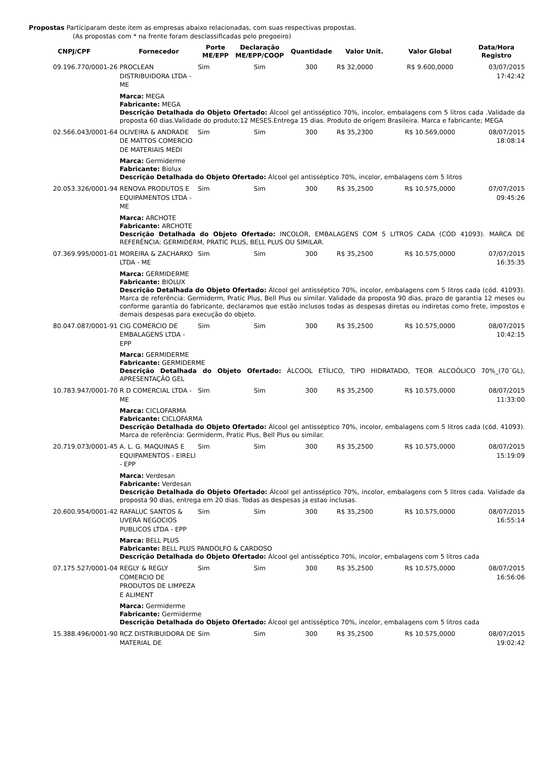Propostas Participaram deste item as empresas abaixo relacionadas, com suas respectivas propostas.
(As propostas com * na frente foram desclassificadas pelo pregoeiro)
| CNPJ/CPF | Fornecedor | Porte ME/EPP | Declaração ME/EPP/COOP | Quantidade | Valor Unit. | Valor Global | Data/Hora Registro |
| --- | --- | --- | --- | --- | --- | --- | --- |
| 09.196.770/0001-26 | PROCLEAN DISTRIBUIDORA LTDA - ME | Sim | Sim | 300 | R$ 32,0000 | R$ 9.600,0000 | 03/07/2015 17:42:42 |
| | Marca: MEGA Fabricante: MEGA Descrição Detalhada do Objeto Ofertado: Álcool gel antisséptico 70%, incolor, embalagens com 5 litros cada .Validade da proposta 60 dias.Validade do produto;12 MESES.Entrega 15 dias. Produto de origem Brasileira. Marca e fabricante; MEGA | | | | | | |
| 02.566.043/0001-64 | OLIVEIRA & ANDRADE DE MATTOS COMERCIO DE MATERIAIS MEDI | Sim | Sim | 300 | R$ 35,2300 | R$ 10.569,0000 | 08/07/2015 18:08:14 |
| | Marca: Germiderme Fabricante: Biolux Descrição Detalhada do Objeto Ofertado: Álcool gel antisséptico 70%, incolor, embalagens com 5 litros | | | | | | |
| 20.053.326/0001-94 | RENOVA PRODUTOS E EQUIPAMENTOS LTDA - ME | Sim | Sim | 300 | R$ 35,2500 | R$ 10.575,0000 | 07/07/2015 09:45:26 |
| | Marca: ARCHOTE Fabricante: ARCHOTE Descrição Detalhada do Objeto Ofertado: INCOLOR, EMBALAGENS COM 5 LITROS CADA (CÓD 41093). MARCA DE REFERÊNCIA: GERMIDERM, PRATIC PLUS, BELL PLUS OU SIMILAR. | | | | | | |
| 07.369.995/0001-01 | MOREIRA & ZACHARKO LTDA - ME | Sim | Sim | 300 | R$ 35,2500 | R$ 10.575,0000 | 07/07/2015 16:35:35 |
| | Marca: GERMIDERME Fabricante: BIOLUX Descrição Detalhada do Objeto Ofertado: Álcool gel antisséptico 70%, incolor, embalagens com 5 litros cada (cód. 41093). Marca de referência: Germiderm, Pratic Plus, Bell Plus ou similar. Validade da proposta 90 dias, prazo de garantia 12 meses ou conforme garantia do fabricante, declaramos que estão inclusos todas as despesas diretas ou indiretas como frete, impostos e demais despesas para execução do objeto. | | | | | | |
| 80.047.087/0001-91 | CIG COMERCIO DE EMBALAGENS LTDA - EPP | Sim | Sim | 300 | R$ 35,2500 | R$ 10.575,0000 | 08/07/2015 10:42:15 |
| | Marca: GERMIDERME Fabricante: GERMIDERME Descrição Detalhada do Objeto Ofertado: ÁLCOOL ETÍLICO, TIPO HIDRATADO, TEOR ALCOÓLICO 70%_(70¨GL), APRESENTAÇÃO GEL | | | | | | |
| 10.783.947/0001-70 | R D COMERCIAL LTDA - ME | Sim | Sim | 300 | R$ 35,2500 | R$ 10.575,0000 | 08/07/2015 11:33:00 |
| | Marca: CICLOFARMA Fabricante: CICLOFARMA Descrição Detalhada do Objeto Ofertado: Álcool gel antisséptico 70%, incolor, embalagens com 5 litros cada (cód. 41093). Marca de referência: Germiderm, Pratic Plus, Bell Plus ou similar. | | | | | | |
| 20.719.073/0001-45 | A. L. G. MAQUINAS E EQUIPAMENTOS - EIRELI - EPP | Sim | Sim | 300 | R$ 35,2500 | R$ 10.575,0000 | 08/07/2015 15:19:09 |
| | Marca: Verdesan Fabricante: Verdesan Descrição Detalhada do Objeto Ofertado: Álcool gel antisséptico 70%, incolor, embalagens com 5 litros cada. Validade da proposta 90 dias, entrega em 20 dias. Todas as despesas ja estao inclusas. | | | | | | |
| 20.600.954/0001-42 | RAFALUC SANTOS & UVERA NEGOCIOS PUBLICOS LTDA - EPP | Sim | Sim | 300 | R$ 35,2500 | R$ 10.575,0000 | 08/07/2015 16:55:14 |
| | Marca: BELL PLUS Fabricante: BELL PLUS PANDOLFO & CARDOSO Descrição Detalhada do Objeto Ofertado: Álcool gel antisséptico 70%, incolor, embalagens com 5 litros cada | | | | | | |
| 07.175.527/0001-04 | REGLY & REGLY COMERCIO DE PRODUTOS DE LIMPEZA E ALIMENT | Sim | Sim | 300 | R$ 35,2500 | R$ 10.575,0000 | 08/07/2015 16:56:06 |
| | Marca: Germiderme Fabricante: Germiderme Descrição Detalhada do Objeto Ofertado: Álcool gel antisséptico 70%, incolor, embalagens com 5 litros cada | | | | | | |
| 15.388.496/0001-90 | RCZ DISTRIBUIDORA DE MATERIAL DE | Sim | Sim | 300 | R$ 35,2500 | R$ 10.575,0000 | 08/07/2015 19:02:42 |